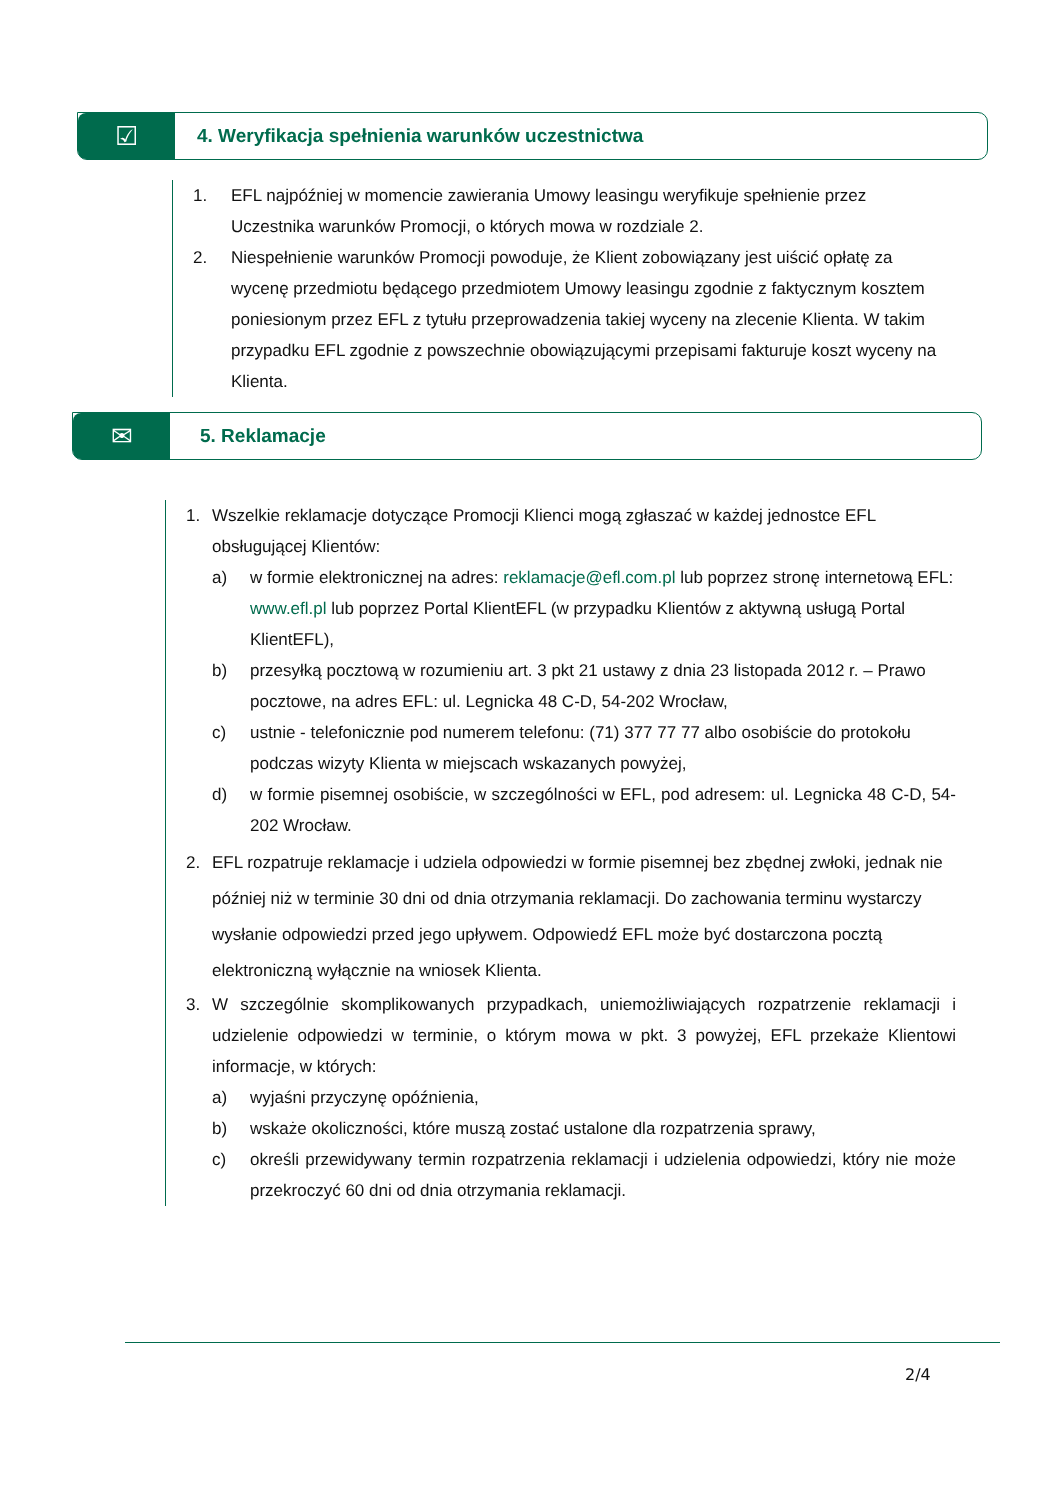☑
4. Weryfikacja spełnienia warunków uczestnictwa
1. EFL najpóźniej w momencie zawierania Umowy leasingu weryfikuje spełnienie przez Uczestnika warunków Promocji, o których mowa w rozdziale 2.
2. Niespełnienie warunków Promocji powoduje, że Klient zobowiązany jest uiścić opłatę za wycenę przedmiotu będącego przedmiotem Umowy leasingu zgodnie z faktycznym kosztem poniesionym przez EFL z tytułu przeprowadzenia takiej wyceny na zlecenie Klienta. W takim przypadku EFL zgodnie z powszechnie obowiązującymi przepisami fakturuje koszt wyceny na Klienta.
✉
5. Reklamacje
1. Wszelkie reklamacje dotyczące Promocji Klienci mogą zgłaszać w każdej jednostce EFL obsługującej Klientów:
a) w formie elektronicznej na adres: reklamacje@efl.com.pl lub poprzez stronę internetową EFL: www.efl.pl lub poprzez Portal KlientEFL (w przypadku Klientów z aktywną usługą Portal KlientEFL),
b) przesyłką pocztową w rozumieniu art. 3 pkt 21 ustawy z dnia 23 listopada 2012 r. – Prawo pocztowe, na adres EFL: ul. Legnicka 48 C-D, 54-202 Wrocław,
c) ustnie - telefonicznie pod numerem telefonu: (71) 377 77 77 albo osobiście do protokołu podczas wizyty Klienta w miejscach wskazanych powyżej,
d) w formie pisemnej osobiście, w szczególności w EFL, pod adresem: ul. Legnicka 48 C-D, 54-202 Wrocław.
2. EFL rozpatruje reklamacje i udziela odpowiedzi w formie pisemnej bez zbędnej zwłoki, jednak nie później niż w terminie 30 dni od dnia otrzymania reklamacji. Do zachowania terminu wystarczy wysłanie odpowiedzi przed jego upływem. Odpowiedź EFL może być dostarczona pocztą elektroniczną wyłącznie na wniosek Klienta.
3. W szczególnie skomplikowanych przypadkach, uniemożliwiających rozpatrzenie reklamacji i udzielenie odpowiedzi w terminie, o którym mowa w pkt. 3 powyżej, EFL przekaże Klientowi informacje, w których:
a) wyjaśni przyczynę opóźnienia,
b) wskaże okoliczności, które muszą zostać ustalone dla rozpatrzenia sprawy,
c) określi przewidywany termin rozpatrzenia reklamacji i udzielenia odpowiedzi, który nie może przekroczyć 60 dni od dnia otrzymania reklamacji.
2/4